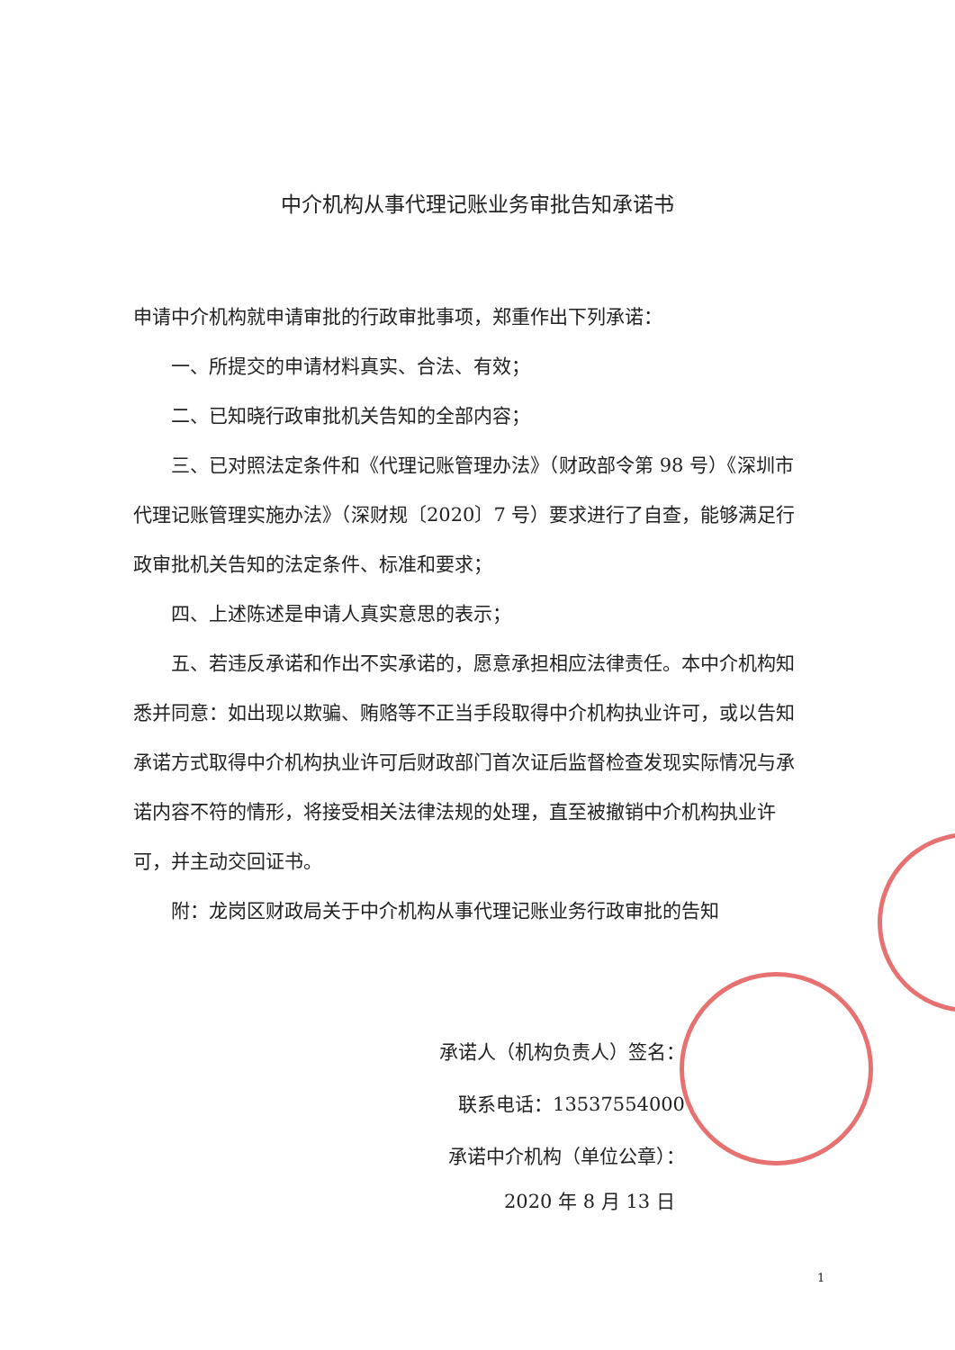中介机构从事代理记账业务审批告知承诺书
申请中介机构就申请审批的行政审批事项，郑重作出下列承诺：
一、所提交的申请材料真实、合法、有效；
二、已知晓行政审批机关告知的全部内容；
三、已对照法定条件和《代理记账管理办法》（财政部令第 98 号）《深圳市代理记账管理实施办法》（深财规〔2020〕7 号）要求进行了自查，能够满足行政审批机关告知的法定条件、标准和要求；
四、上述陈述是申请人真实意思的表示；
五、若违反承诺和作出不实承诺的，愿意承担相应法律责任。本中介机构知悉并同意：如出现以欺骗、贿赂等不正当手段取得中介机构执业许可，或以告知承诺方式取得中介机构执业许可后财政部门首次证后监督检查发现实际情况与承诺内容不符的情形，将接受相关法律法规的处理，直至被撤销中介机构执业许可，并主动交回证书。
附：龙岗区财政局关于中介机构从事代理记账业务行政审批的告知
承诺人（机构负责人）签名：
联系电话：13537554000
承诺中介机构（单位公章）：
2020 年 8 月 13 日
1